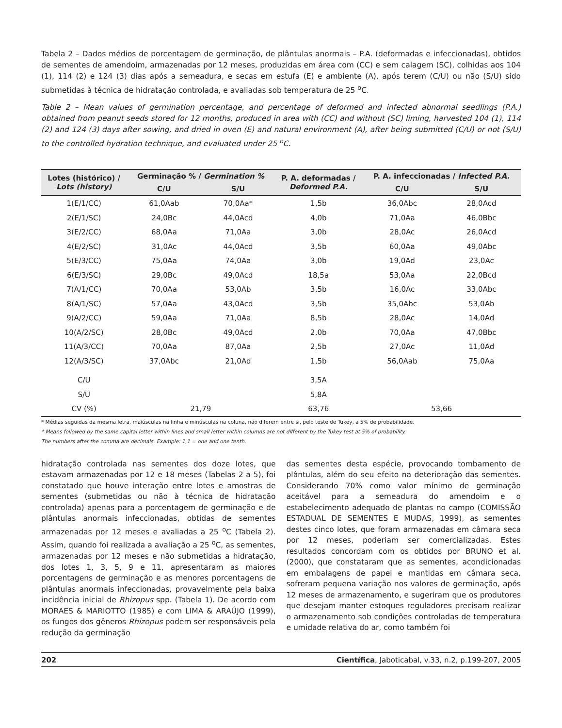Tabela 2 – Dados médios de porcentagem de germinação, de plântulas anormais – P.A. (deformadas e infeccionadas), obtidos de sementes de amendoim, armazenadas por 12 meses, produzidas em área com (CC) e sem calagem (SC), colhidas aos 104 (1), 114 (2) e 124 (3) dias após a semeadura, e secas em estufa (E) e ambiente (A), após terem (C/U) ou não (S/U) sido submetidas à técnica de hidratação controlada, e avaliadas sob temperatura de 25 <sup>o</sup>C.
Table 2 – Mean values of germination percentage, and percentage of deformed and infected abnormal seedlings (P.A.) obtained from peanut seeds stored for 12 months, produced in area with (CC) and without (SC) liming, harvested 104 (1), 114 (2) and 124 (3) days after sowing, and dried in oven (E) and natural environment (A), after being submitted (C/U) or not (S/U) to the controlled hydration technique, and evaluated under 25 <sup>o</sup>C.
| Lotes (histórico) / Lots (history) | Germinação % / Germination % | | P. A. deformadas / Deformed P.A. | P. A. infeccionadas / Infected P.A. | |
| --- | --- | --- | --- | --- | --- |
| | C/U | S/U | | C/U | S/U |
| 1(E/1/CC) | 61,0Aab | 70,0Aa* | 1,5b | 36,0Abc | 28,0Acd |
| 2(E/1/SC) | 24,0Bc | 44,0Acd | 4,0b | 71,0Aa | 46,0Bbc |
| 3(E/2/CC) | 68,0Aa | 71,0Aa | 3,0b | 28,0Ac | 26,0Acd |
| 4(E/2/SC) | 31,0Ac | 44,0Acd | 3,5b | 60,0Aa | 49,0Abc |
| 5(E/3/CC) | 75,0Aa | 74,0Aa | 3,0b | 19,0Ad | 23,0Ac |
| 6(E/3/SC) | 29,0Bc | 49,0Acd | 18,5a | 53,0Aa | 22,0Bcd |
| 7(A/1/CC) | 70,0Aa | 53,0Ab | 3,5b | 16,0Ac | 33,0Abc |
| 8(A/1/SC) | 57,0Aa | 43,0Acd | 3,5b | 35,0Abc | 53,0Ab |
| 9(A/2/CC) | 59,0Aa | 71,0Aa | 8,5b | 28,0Ac | 14,0Ad |
| 10(A/2/SC) | 28,0Bc | 49,0Acd | 2,0b | 70,0Aa | 47,0Bbc |
| 11(A/3/CC) | 70,0Aa | 87,0Aa | 2,5b | 27,0Ac | 11,0Ad |
| 12(A/3/SC) | 37,0Abc | 21,0Ad | 1,5b | 56,0Aab | 75,0Aa |
| C/U | | | 3,5A | | |
| S/U | | | 5,8A | | |
| CV (%) | 21,79 | | 63,76 | 53,66 | |
* Médias seguidas da mesma letra, maiúsculas na linha e minúsculas na coluna, não diferem entre si, pelo teste de Tukey, a 5% de probabilidade.
* Means followed by the same capital letter within lines and small letter within columns are not different by the Tukey test at 5% of probability.
The numbers after the comma are decimals. Example: 1,1 = one and one tenth.
hidratação controlada nas sementes dos doze lotes, que estavam armazenadas por 12 e 18 meses (Tabelas 2 a 5), foi constatado que houve interação entre lotes e amostras de sementes (submetidas ou não à técnica de hidratação controlada) apenas para a porcentagem de germinação e de plântulas anormais infeccionadas, obtidas de sementes armazenadas por 12 meses e avaliadas a 25 <sup>o</sup>C (Tabela 2). Assim, quando foi realizada a avaliação a 25 <sup>o</sup>C, as sementes, armazenadas por 12 meses e não submetidas a hidratação, dos lotes 1, 3, 5, 9 e 11, apresentaram as maiores porcentagens de germinação e as menores porcentagens de plântulas anormais infeccionadas, provavelmente pela baixa incidência inicial de Rhizopus spp. (Tabela 1). De acordo com MORAES & MARIOTTO (1985) e com LIMA & ARAÚJO (1999), os fungos dos gêneros Rhizopus podem ser responsáveis pela redução da germinação
das sementes desta espécie, provocando tombamento de plântulas, além do seu efeito na deterioração das sementes. Considerando 70% como valor mínimo de germinação aceitável para a semeadura do amendoim e o estabelecimento adequado de plantas no campo (COMISSÃO ESTADUAL DE SEMENTES E MUDAS, 1999), as sementes destes cinco lotes, que foram armazenadas em câmara seca por 12 meses, poderiam ser comercializadas. Estes resultados concordam com os obtidos por BRUNO et al. (2000), que constataram que as sementes, acondicionadas em embalagens de papel e mantidas em câmara seca, sofreram pequena variação nos valores de germinação, após 12 meses de armazenamento, e sugeriram que os produtores que desejam manter estoques reguladores precisam realizar o armazenamento sob condições controladas de temperatura e umidade relativa do ar, como também foi
202 Científica, Jaboticabal, v.33, n.2, p.199-207, 2005